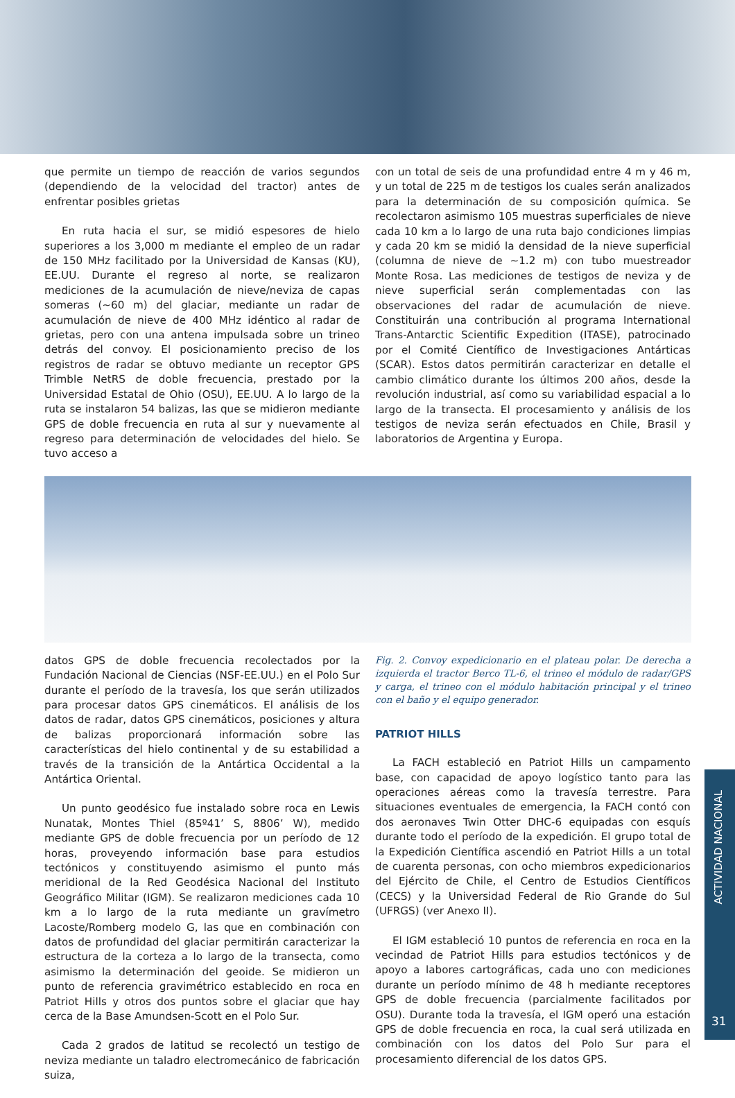que permite un tiempo de reacción de varios segundos (dependiendo de la velocidad del tractor) antes de enfrentar posibles grietas
En ruta hacia el sur, se midió espesores de hielo superiores a los 3,000 m mediante el empleo de un radar de 150 MHz facilitado por la Universidad de Kansas (KU), EE.UU. Durante el regreso al norte, se realizaron mediciones de la acumulación de nieve/neviza de capas someras (~60 m) del glaciar, mediante un radar de acumulación de nieve de 400 MHz idéntico al radar de grietas, pero con una antena impulsada sobre un trineo detrás del convoy. El posicionamiento preciso de los registros de radar se obtuvo mediante un receptor GPS Trimble NetRS de doble frecuencia, prestado por la Universidad Estatal de Ohio (OSU), EE.UU. A lo largo de la ruta se instalaron 54 balizas, las que se midieron mediante GPS de doble frecuencia en ruta al sur y nuevamente al regreso para determinación de velocidades del hielo. Se tuvo acceso a
con un total de seis de una profundidad entre 4 m y 46 m, y un total de 225 m de testigos los cuales serán analizados para la determinación de su composición química. Se recolectaron asimismo 105 muestras superficiales de nieve cada 10 km a lo largo de una ruta bajo condiciones limpias y cada 20 km se midió la densidad de la nieve superficial (columna de nieve de ~1.2 m) con tubo muestreador Monte Rosa. Las mediciones de testigos de neviza y de nieve superficial serán complementadas con las observaciones del radar de acumulación de nieve. Constituirán una contribución al programa International Trans-Antarctic Scientific Expedition (ITASE), patrocinado por el Comité Científico de Investigaciones Antárticas (SCAR). Estos datos permitirán caracterizar en detalle el cambio climático durante los últimos 200 años, desde la revolución industrial, así como su variabilidad espacial a lo largo de la transecta. El procesamiento y análisis de los testigos de neviza serán efectuados en Chile, Brasil y laboratorios de Argentina y Europa.
datos GPS de doble frecuencia recolectados por la Fundación Nacional de Ciencias (NSF-EE.UU.) en el Polo Sur durante el período de la travesía, los que serán utilizados para procesar datos GPS cinemáticos. El análisis de los datos de radar, datos GPS cinemáticos, posiciones y altura de balizas proporcionará información sobre las características del hielo continental y de su estabilidad a través de la transición de la Antártica Occidental a la Antártica Oriental.
Un punto geodésico fue instalado sobre roca en Lewis Nunatak, Montes Thiel (85º41’ S, 8806’ W), medido mediante GPS de doble frecuencia por un período de 12 horas, proveyendo información base para estudios tectónicos y constituyendo asimismo el punto más meridional de la Red Geodésica Nacional del Instituto Geográfico Militar (IGM). Se realizaron mediciones cada 10 km a lo largo de la ruta mediante un gravímetro Lacoste/Romberg modelo G, las que en combinación con datos de profundidad del glaciar permitirán caracterizar la estructura de la corteza a lo largo de la transecta, como asimismo la determinación del geoide. Se midieron un punto de referencia gravimétrico establecido en roca en Patriot Hills y otros dos puntos sobre el glaciar que hay cerca de la Base Amundsen-Scott en el Polo Sur.
Cada 2 grados de latitud se recolectó un testigo de neviza mediante un taladro electromecánico de fabricación suiza,
Fig. 2. Convoy expedicionario en el plateau polar. De derecha a izquierda el tractor Berco TL-6, el trineo el módulo de radar/GPS y carga, el trineo con el módulo habitación principal y el trineo con el baño y el equipo generador.
PATRIOT HILLS
La FACH estableció en Patriot Hills un campamento base, con capacidad de apoyo logístico tanto para las operaciones aéreas como la travesía terrestre. Para situaciones eventuales de emergencia, la FACH contó con dos aeronaves Twin Otter DHC-6 equipadas con esquís durante todo el período de la expedición. El grupo total de la Expedición Científica ascendió en Patriot Hills a un total de cuarenta personas, con ocho miembros expedicionarios del Ejército de Chile, el Centro de Estudios Científicos (CECS) y la Universidad Federal de Rio Grande do Sul (UFRGS) (ver Anexo II).
El IGM estableció 10 puntos de referencia en roca en la vecindad de Patriot Hills para estudios tectónicos y de apoyo a labores cartográficas, cada uno con mediciones durante un período mínimo de 48 h mediante receptores GPS de doble frecuencia (parcialmente facilitados por OSU). Durante toda la travesía, el IGM operó una estación GPS de doble frecuencia en roca, la cual será utilizada en combinación con los datos del Polo Sur para el procesamiento diferencial de los datos GPS.
ACTIVIDAD NACIONAL
31